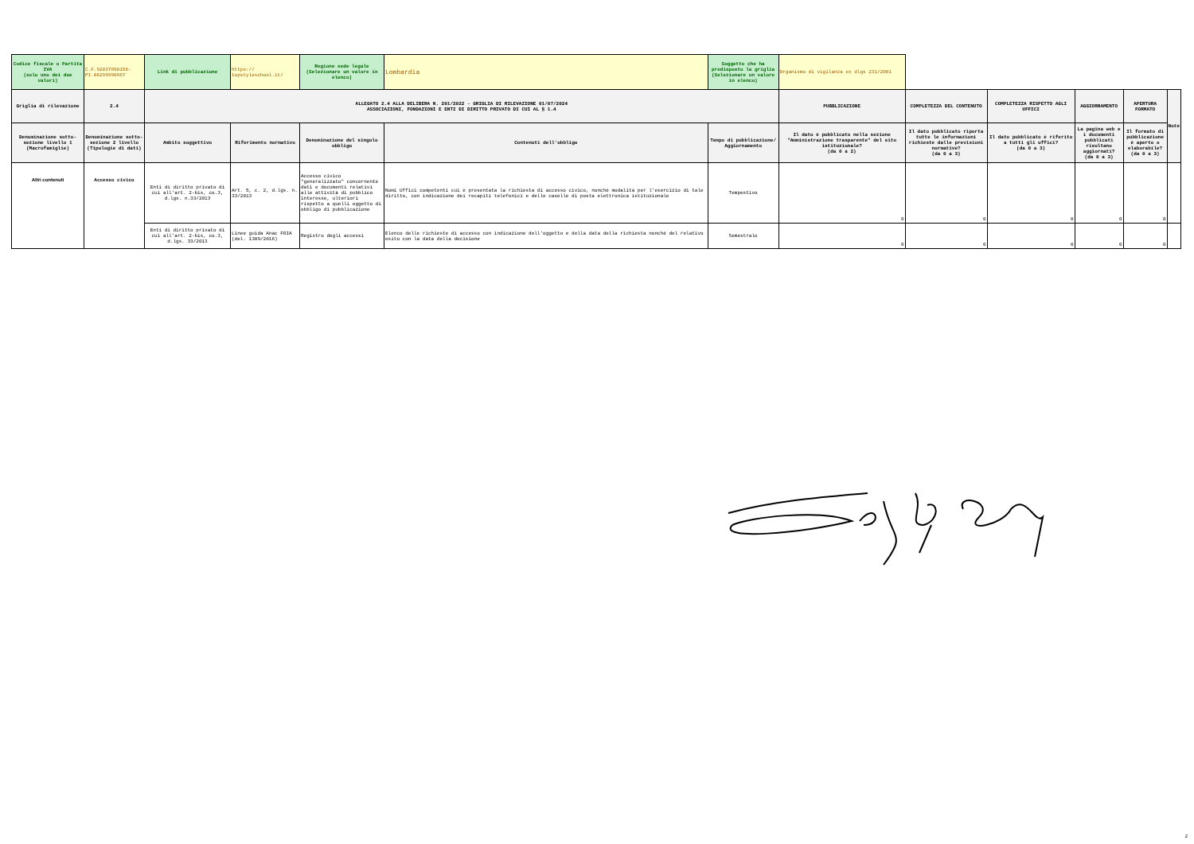| Codice fiscale o Partita IVA (solo uno dei due valori) | C.F.92037890156-PI.06299990967 | Link di pubblicazione | https:// topstyleschool.it/ | Regione sede legale (Selezionare un valore in elenco) | Lombardia | Soggetto che ha predisposto la griglia (Selezionare un valore in elenco) | Organismo di vigilanza ex dlgs 231/2001 | | | | | |
| Griglia di rilevazione | 2.4 | ALLEGATO 2.4 ALLA DELIBERA N. 201/2022 - GRIGLIA DI RILEVAZIONE 01/07/2024 ASSOCIAZIONI, FONDAZIONI E ENTI DI DIRITTO PRIVATO DI CUI AL § 1.4 | | | | | PUBBLICAZIONE | COMPLETEZZA DEL CONTENUTO | COMPLETEZZA RISPETTO AGLI UFFICI | AGGIORNAMENTO | APERTURA FORMATO | Note |
| Denominazione sotto-sezione livello 1 (Macrofamiglie) | Denominazione sotto-sezione 2 livello (Tipologie di dati) | Ambito soggettivo | Riferimento normativo | Denominazione del singolo obbligo | Contenuti dell'obbligo | Tempo di pubblicazione/ Aggiornamento | Il dato è pubblicato nella sezione "Amministrazione trasparente" del sito istituzionale? (da 0 a 2) | Il dato pubblicato riporta tutte le informazioni richieste dalle previsioni normative? (da 0 a 3) | Il dato pubblicato è riferito a tutti gli uffici? (da 0 a 3) | La pagina web e i documenti pubblicati risultano aggiornati? (da 0 a 3) | Il formato di pubblicazione è aperto o elaborabile? (da 0 a 3) | |
| Altri contenuti | Accesso civico | Enti di diritto privato di cui all'art. 2-bis, co.3, d.lgs. n.33/2013 | Art. 5, c. 2, d.lgs. n. 33/2013 | Accesso civico "generalizzato" concernente dati e documenti relativi alle attività di pubblico interesse, ulteriori rispetto a quelli oggetto di obbligo di pubblicazione | Nomi Uffici competenti cui è presentata la richiesta di accesso civico, nonchè modalità per l'esercizio di tale diritto, con indicazione dei recapiti telefonici e delle caselle di posta elettronica istituzionale | Tempestivo | 0 | 0 | 0 | 0 | 0 | |
| | | Enti di diritto privato di cui all'art. 2-bis, co.3, d.lgs. 33/2013 | Linee guida Anac FOIA (del. 1309/2016) | Registro degli accessi | Elenco delle richieste di accesso con indicazione dell’oggetto e della data della richiesta nonché del relativo esito con la data della decisione | Semestrale | 0 | 0 | 0 | 0 | 0 | |
2